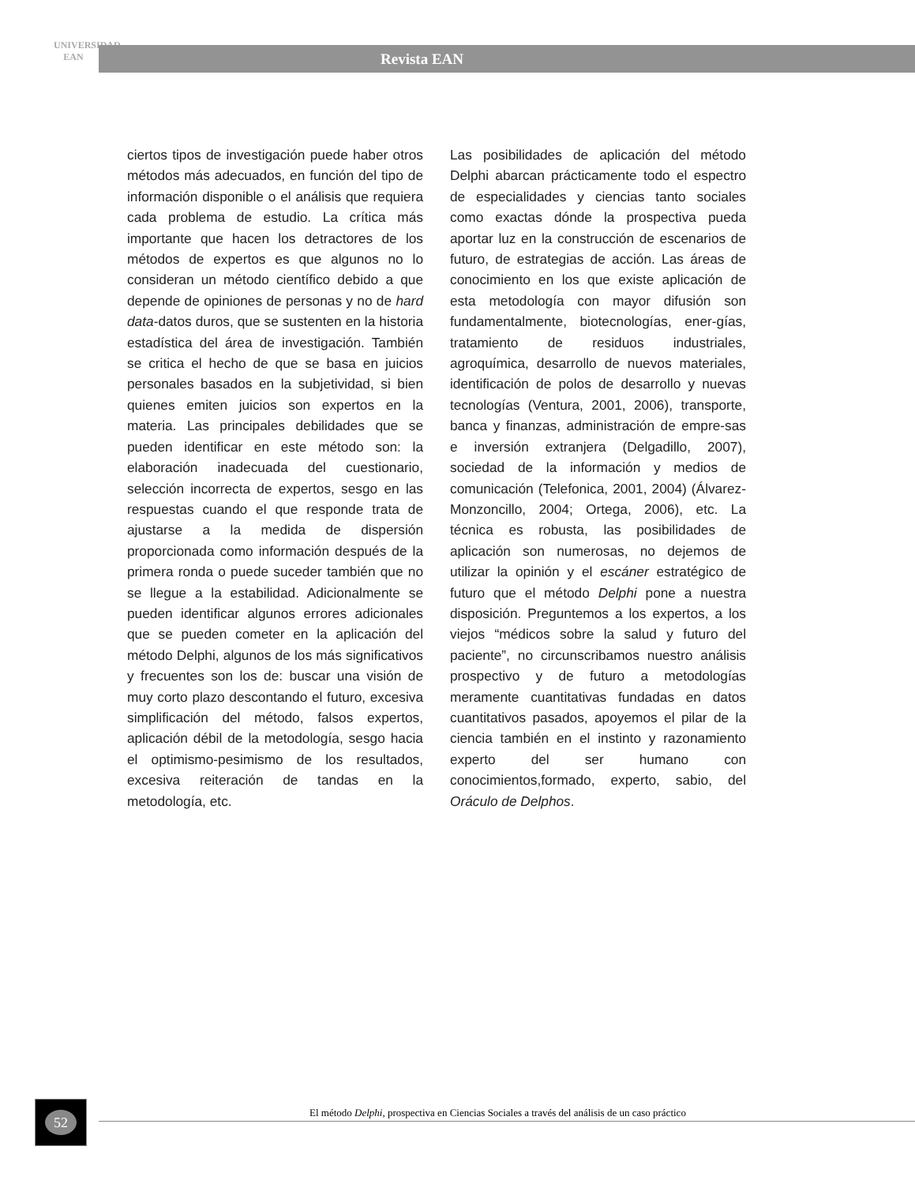UNIVERSIDAD
EAN
Revista EAN
ciertos tipos de investigación puede haber otros métodos más adecuados, en función del tipo de información disponible o el análisis que requiera cada problema de estudio. La crítica más importante que hacen los detractores de los métodos de expertos es que algunos no lo consideran un método científico debido a que depende de opiniones de personas y no de hard data-datos duros, que se sustenten en la historia estadística del área de investigación. También se critica el hecho de que se basa en juicios personales basados en la subjetividad, si bien quienes emiten juicios son expertos en la materia. Las principales debilidades que se pueden identificar en este método son: la elaboración inadecuada del cuestionario, selección incorrecta de expertos, sesgo en las respuestas cuando el que responde trata de ajustarse a la medida de dispersión proporcionada como información después de la primera ronda o puede suceder también que no se llegue a la estabilidad. Adicionalmente se pueden identificar algunos errores adicionales que se pueden cometer en la aplicación del método Delphi, algunos de los más significativos y frecuentes son los de: buscar una visión de muy corto plazo descontando el futuro, excesiva simplificación del método, falsos expertos, aplicación débil de la metodología, sesgo hacia el optimismo-pesimismo de los resultados, excesiva reiteración de tandas en la metodología, etc.
Las posibilidades de aplicación del método Delphi abarcan prácticamente todo el espectro de especialidades y ciencias tanto sociales como exactas dónde la prospectiva pueda aportar luz en la construcción de escenarios de futuro, de estrategias de acción. Las áreas de conocimiento en los que existe aplicación de esta metodología con mayor difusión son fundamentalmente, biotecnologías, ener-gías, tratamiento de residuos industriales, agroquímica, desarrollo de nuevos materiales, identificación de polos de desarrollo y nuevas tecnologías (Ventura, 2001, 2006), transporte, banca y finanzas, administración de empre-sas e inversión extranjera (Delgadillo, 2007), sociedad de la información y medios de comunicación (Telefonica, 2001, 2004) (Álvarez-Monzoncillo, 2004; Ortega, 2006), etc. La técnica es robusta, las posibilidades de aplicación son numerosas, no dejemos de utilizar la opinión y el escáner estratégico de futuro que el método Delphi pone a nuestra disposición. Preguntemos a los expertos, a los viejos “médicos sobre la salud y futuro del paciente”, no circunscribamos nuestro análisis prospectivo y de futuro a metodologías meramente cuantitativas fundadas en datos cuantitativos pasados, apoyemos el pilar de la ciencia también en el instinto y razonamiento experto del ser humano con conocimientos,formado, experto, sabio, del Oráculo de Delphos.
52
El método Delphi, prospectiva en Ciencias Sociales a través del análisis de un caso práctico